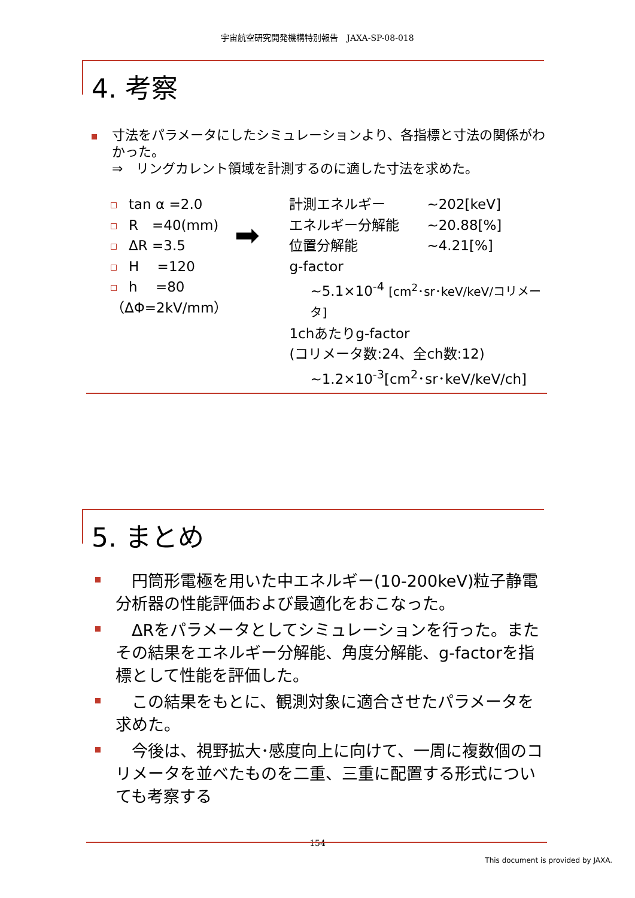宇宙航空研究開発機構特別報告　JAXA-SP-08-018
4. 考察
寸法をパラメータにしたシミュレーションより、各指標と寸法の関係がわかった。
⇒　リングカレント領域を計測するのに適した寸法を求めた。
tan α =2.0
R　=40(mm)
ΔR =3.5
H　 =120
h　 =80
（ΔΦ=2kV/mm）
➡
計測エネルギー　　　~202[keV]
エネルギー分解能　　~20.88[%]
位置分解能　　　　　~4.21[%]
g-factor
~5.1×10<sup>-4</sup> [cm<sup>2</sup>･sr･keV/keV/コリメータ]
1chあたりg-factor
(コリメータ数:24、全ch数:12)
~1.2×10<sup>-3</sup>[cm<sup>2</sup>･sr･keV/keV/ch]
5. まとめ
　円筒形電極を用いた中エネルギー(10-200keV)粒子静電分析器の性能評価および最適化をおこなった。
　ΔRをパラメータとしてシミュレーションを行った。またその結果をエネルギー分解能、角度分解能、g-factorを指標として性能を評価した。
　この結果をもとに、観測対象に適合させたパラメータを求めた。
　今後は、視野拡大･感度向上に向けて、一周に複数個のコリメータを並べたものを二重、三重に配置する形式についても考察する
154
This document is provided by JAXA.